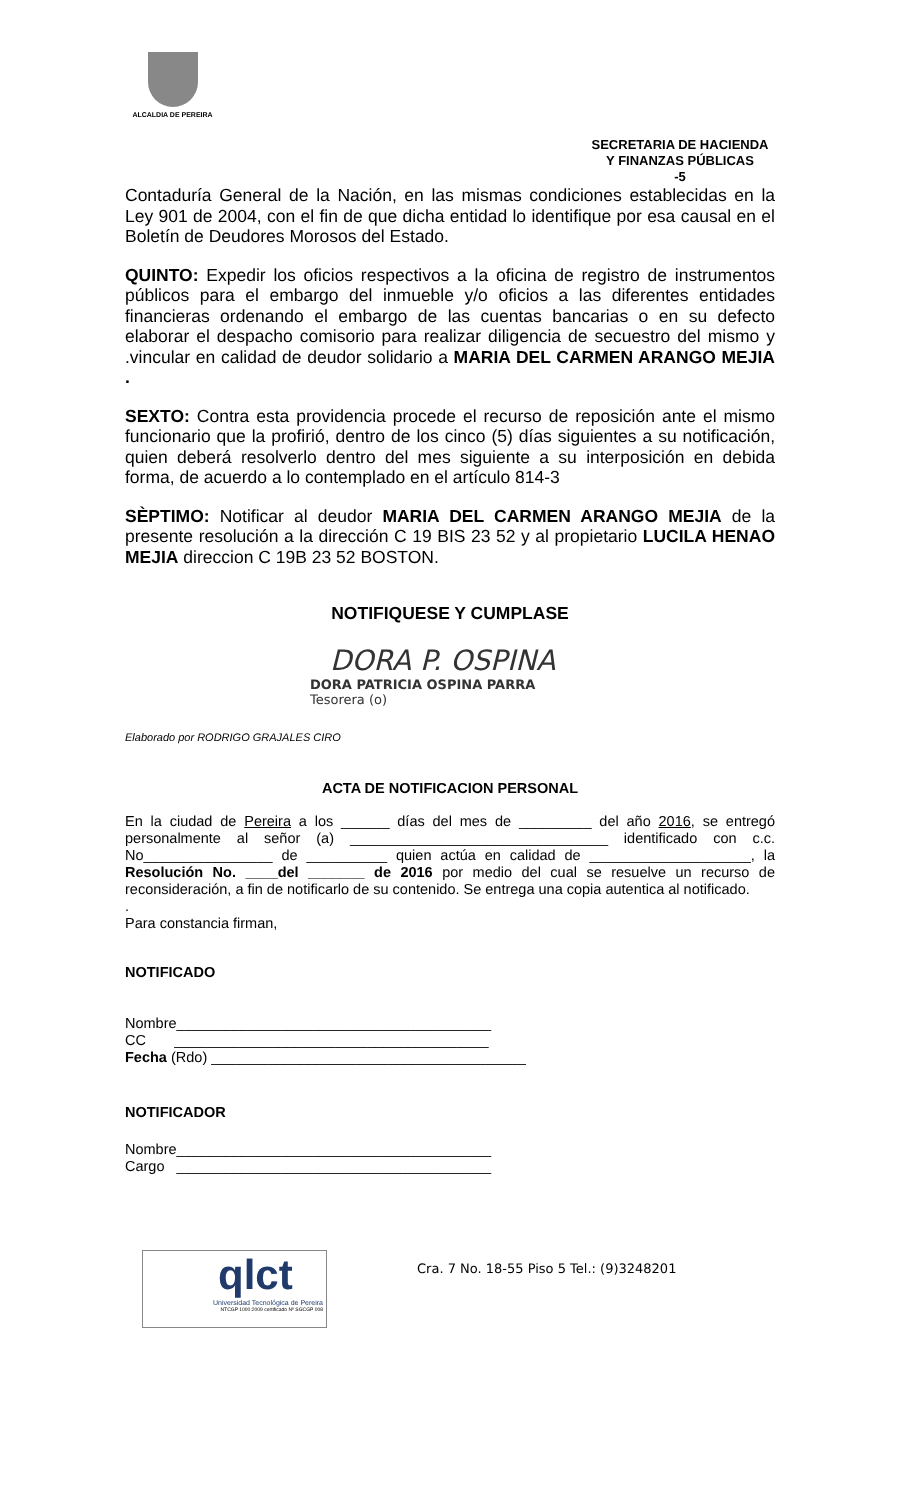ALCALDIA DE PEREIRA
SECRETARIA DE HACIENDA
Y FINANZAS PÚBLICAS
-5
Contaduría General de la Nación, en las mismas condiciones establecidas en la Ley 901 de 2004, con el fin de que dicha entidad lo identifique por esa causal en el Boletín de Deudores Morosos del Estado.
QUINTO: Expedir los oficios respectivos a la oficina de registro de instrumentos públicos para el embargo del inmueble y/o oficios a las diferentes entidades financieras ordenando el embargo de las cuentas bancarias o en su defecto elaborar el despacho comisorio para realizar diligencia de secuestro del mismo y .vincular en calidad de deudor solidario a MARIA DEL CARMEN ARANGO MEJIA .
SEXTO: Contra esta providencia procede el recurso de reposición ante el mismo funcionario que la profirió, dentro de los cinco (5) días siguientes a su notificación, quien deberá resolverlo dentro del mes siguiente a su interposición en debida forma, de acuerdo a lo contemplado en el artículo 814-3
SÈPTIMO: Notificar al deudor MARIA DEL CARMEN ARANGO MEJIA de la presente resolución a la dirección C 19 BIS 23 52 y al propietario LUCILA HENAO MEJIA direccion C 19B 23 52 BOSTON.
NOTIFIQUESE Y CUMPLASE
DORA P. OSPINA
DORA PATRICIA OSPINA PARRA
Tesorera (o)
Elaborado por RODRIGO GRAJALES CIRO
ACTA DE NOTIFICACION PERSONAL
En la ciudad de Pereira a los ______ días del mes de _________ del año 2016, se entregó personalmente al señor (a) ________________________________ identificado con c.c. No________________ de __________ quien actúa en calidad de ____________________, la Resolución No. ____del _______ de 2016 por medio del cual se resuelve un recurso de reconsideración, a fin de notificarlo de su contenido. Se entrega una copia autentica al notificado.
.
Para constancia firman,
NOTIFICADO
Nombre_______________________________________
CC _______________________________________
Fecha (Rdo) _______________________________________
NOTIFICADOR
Nombre_______________________________________
Cargo _______________________________________
qlct
Universidad Tecnológica de Pereira
NTCGP 1000:2009 certificado Nº SGCGP 008
Cra. 7 No. 18-55 Piso 5 Tel.: (9)3248201